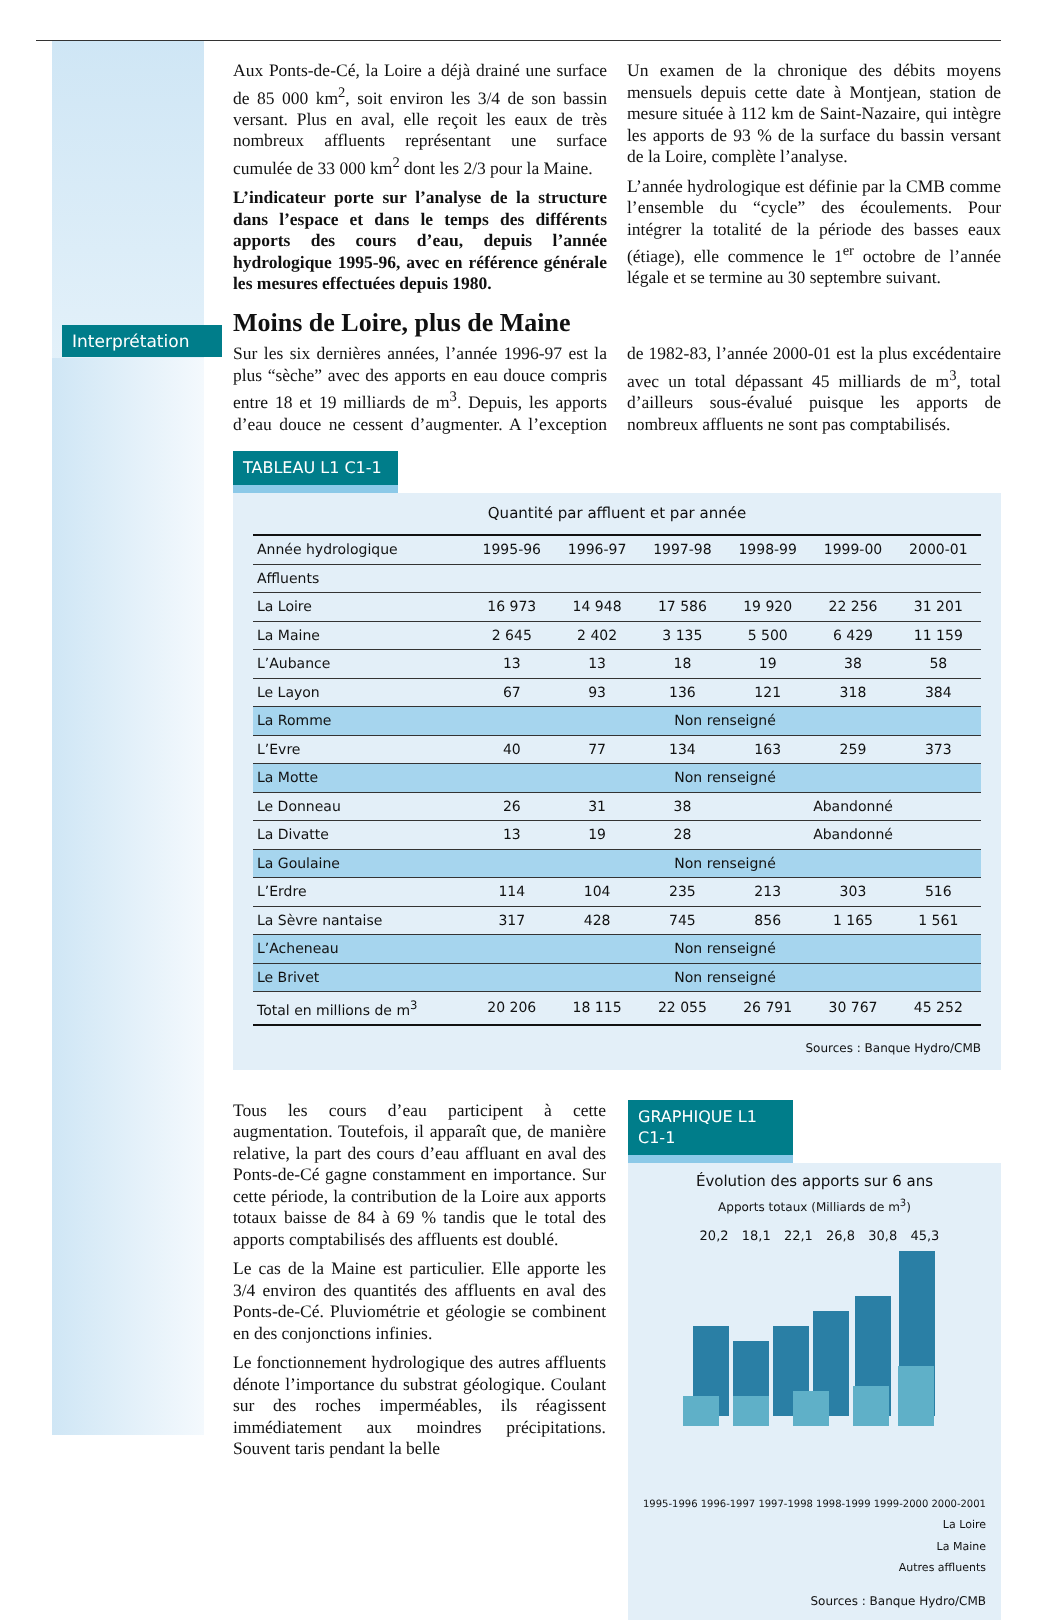Interprétation
Aux Ponts-de-Cé, la Loire a déjà drainé une surface de 85 000 km<sup>2</sup>, soit environ les 3/4 de son bassin versant. Plus en aval, elle reçoit les eaux de très nombreux affluents représentant une surface cumulée de 33 000 km<sup>2</sup> dont les 2/3 pour la Maine.
L’indicateur porte sur l’analyse de la structure dans l’espace et dans le temps des différents apports des cours d’eau, depuis l’année hydrologique 1995-96, avec en référence générale les mesures effectuées depuis 1980.
Un examen de la chronique des débits moyens mensuels depuis cette date à Montjean, station de mesure située à 112 km de Saint-Nazaire, qui intègre les apports de 93 % de la surface du bassin versant de la Loire, complète l’analyse.
L’année hydrologique est définie par la CMB comme l’ensemble du “cycle” des écoulements. Pour intégrer la totalité de la période des basses eaux (étiage), elle commence le 1<sup>er</sup> octobre de l’année légale et se termine au 30 septembre suivant.
Moins de Loire, plus de Maine
Sur les six dernières années, l’année 1996-97 est la plus “sèche” avec des apports en eau douce compris entre 18 et 19 milliards de m<sup>3</sup>. Depuis, les apports d’eau douce ne cessent d’augmenter. A l’exception de 1982-83, l’année 2000-01 est la plus excédentaire avec un total dépassant 45 milliards de m<sup>3</sup>, total d’ailleurs sous-évalué puisque les apports de nombreux affluents ne sont pas comptabilisés.
TABLEAU L1 C1-1
Quantité par affluent et par année
| Année hydrologique | 1995-96 | 1996-97 | 1997-98 | 1998-99 | 1999-00 | 2000-01 |
| --- | --- | --- | --- | --- | --- | --- |
| Affluents | | | | | | |
| La Loire | 16 973 | 14 948 | 17 586 | 19 920 | 22 256 | 31 201 |
| La Maine | 2 645 | 2 402 | 3 135 | 5 500 | 6 429 | 11 159 |
| L’Aubance | 13 | 13 | 18 | 19 | 38 | 58 |
| Le Layon | 67 | 93 | 136 | 121 | 318 | 384 |
| La Romme | Non renseigné | | | | | |
| L’Evre | 40 | 77 | 134 | 163 | 259 | 373 |
| La Motte | Non renseigné | | | | | |
| Le Donneau | 26 | 31 | 38 | Abandonné | | |
| La Divatte | 13 | 19 | 28 | Abandonné | | |
| La Goulaine | Non renseigné | | | | | |
| L’Erdre | 114 | 104 | 235 | 213 | 303 | 516 |
| La Sèvre nantaise | 317 | 428 | 745 | 856 | 1 165 | 1 561 |
| L’Acheneau | Non renseigné | | | | | |
| Le Brivet | Non renseigné | | | | | |
| Total en millions de m<sup>3</sup> | 20 206 | 18 115 | 22 055 | 26 791 | 30 767 | 45 252 |
Sources : Banque Hydro/CMB
Tous les cours d’eau participent à cette augmentation. Toutefois, il apparaît que, de manière relative, la part des cours d’eau affluant en aval des Ponts-de-Cé gagne constamment en importance. Sur cette période, la contribution de la Loire aux apports totaux baisse de 84 à 69 % tandis que le total des apports comptabilisés des affluents est doublé.
Le cas de la Maine est particulier. Elle apporte les 3/4 environ des quantités des affluents en aval des Ponts-de-Cé. Pluviométrie et géologie se combinent en des conjonctions infinies.
Le fonctionnement hydrologique des autres affluents dénote l’importance du substrat géologique. Coulant sur des roches imperméables, ils réagissent immédiatement aux moindres précipitations. Souvent taris pendant la belle
GRAPHIQUE L1 C1-1
Évolution des apports sur 6 ans
Apports totaux (Milliards de m<sup>3</sup>)
20,2 18,1 22,1 26,8 30,8 45,3
1995-1996 1996-1997 1997-1998 1998-1999 1999-2000 2000-2001
La Loire
La Maine
Autres affluents
Sources : Banque Hydro/CMB